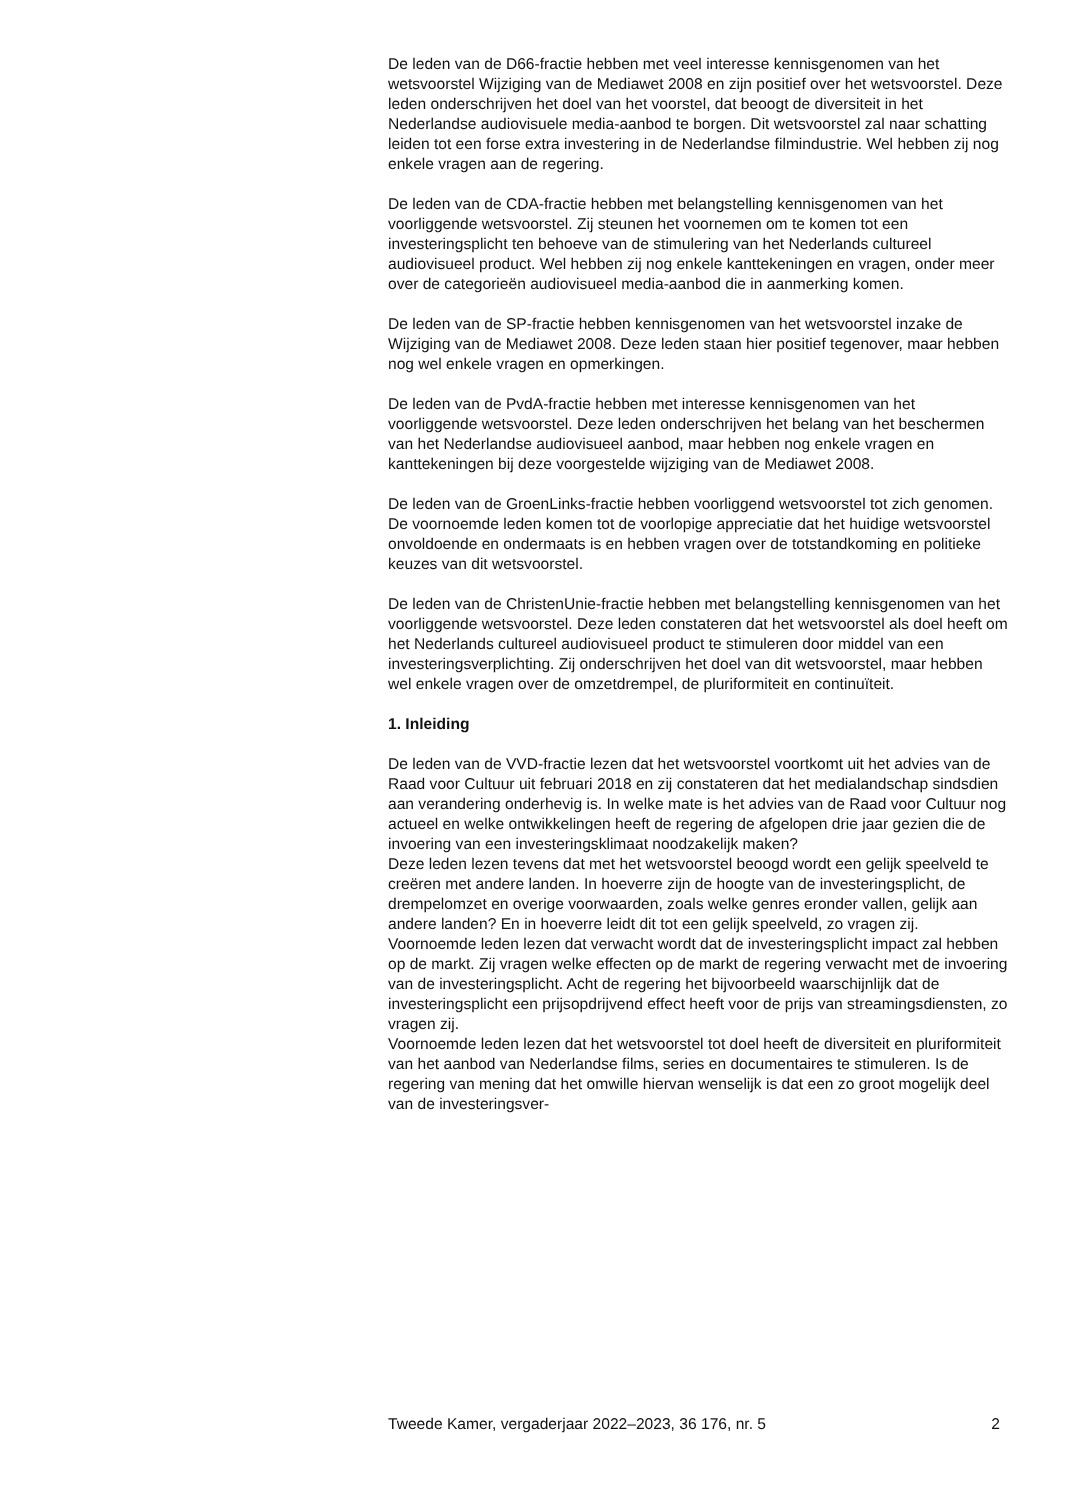De leden van de D66-fractie hebben met veel interesse kennisgenomen van het wetsvoorstel Wijziging van de Mediawet 2008 en zijn positief over het wetsvoorstel. Deze leden onderschrijven het doel van het voorstel, dat beoogt de diversiteit in het Nederlandse audiovisuele media-aanbod te borgen. Dit wetsvoorstel zal naar schatting leiden tot een forse extra investering in de Nederlandse filmindustrie. Wel hebben zij nog enkele vragen aan de regering.
De leden van de CDA-fractie hebben met belangstelling kennisgenomen van het voorliggende wetsvoorstel. Zij steunen het voornemen om te komen tot een investeringsplicht ten behoeve van de stimulering van het Nederlands cultureel audiovisueel product. Wel hebben zij nog enkele kanttekeningen en vragen, onder meer over de categorieën audiovisueel media-aanbod die in aanmerking komen.
De leden van de SP-fractie hebben kennisgenomen van het wetsvoorstel inzake de Wijziging van de Mediawet 2008. Deze leden staan hier positief tegenover, maar hebben nog wel enkele vragen en opmerkingen.
De leden van de PvdA-fractie hebben met interesse kennisgenomen van het voorliggende wetsvoorstel. Deze leden onderschrijven het belang van het beschermen van het Nederlandse audiovisueel aanbod, maar hebben nog enkele vragen en kanttekeningen bij deze voorgestelde wijziging van de Mediawet 2008.
De leden van de GroenLinks-fractie hebben voorliggend wetsvoorstel tot zich genomen. De voornoemde leden komen tot de voorlopige appreciatie dat het huidige wetsvoorstel onvoldoende en ondermaats is en hebben vragen over de totstandkoming en politieke keuzes van dit wetsvoorstel.
De leden van de ChristenUnie-fractie hebben met belangstelling kennisgenomen van het voorliggende wetsvoorstel. Deze leden constateren dat het wetsvoorstel als doel heeft om het Nederlands cultureel audiovisueel product te stimuleren door middel van een investeringsverplichting. Zij onderschrijven het doel van dit wetsvoorstel, maar hebben wel enkele vragen over de omzetdrempel, de pluriformiteit en continuïteit.
1. Inleiding
De leden van de VVD-fractie lezen dat het wetsvoorstel voortkomt uit het advies van de Raad voor Cultuur uit februari 2018 en zij constateren dat het medialandschap sindsdien aan verandering onderhevig is. In welke mate is het advies van de Raad voor Cultuur nog actueel en welke ontwikkelingen heeft de regering de afgelopen drie jaar gezien die de invoering van een investeringsklimaat noodzakelijk maken?
Deze leden lezen tevens dat met het wetsvoorstel beoogd wordt een gelijk speelveld te creëren met andere landen. In hoeverre zijn de hoogte van de investeringsplicht, de drempelomzet en overige voorwaarden, zoals welke genres eronder vallen, gelijk aan andere landen? En in hoeverre leidt dit tot een gelijk speelveld, zo vragen zij.
Voornoemde leden lezen dat verwacht wordt dat de investeringsplicht impact zal hebben op de markt. Zij vragen welke effecten op de markt de regering verwacht met de invoering van de investeringsplicht. Acht de regering het bijvoorbeeld waarschijnlijk dat de investeringsplicht een prijsopdrijvend effect heeft voor de prijs van streamingsdiensten, zo vragen zij.
Voornoemde leden lezen dat het wetsvoorstel tot doel heeft de diversiteit en pluriformiteit van het aanbod van Nederlandse films, series en documentaires te stimuleren. Is de regering van mening dat het omwille hiervan wenselijk is dat een zo groot mogelijk deel van de investeringsver-
Tweede Kamer, vergaderjaar 2022–2023, 36 176, nr. 5 2